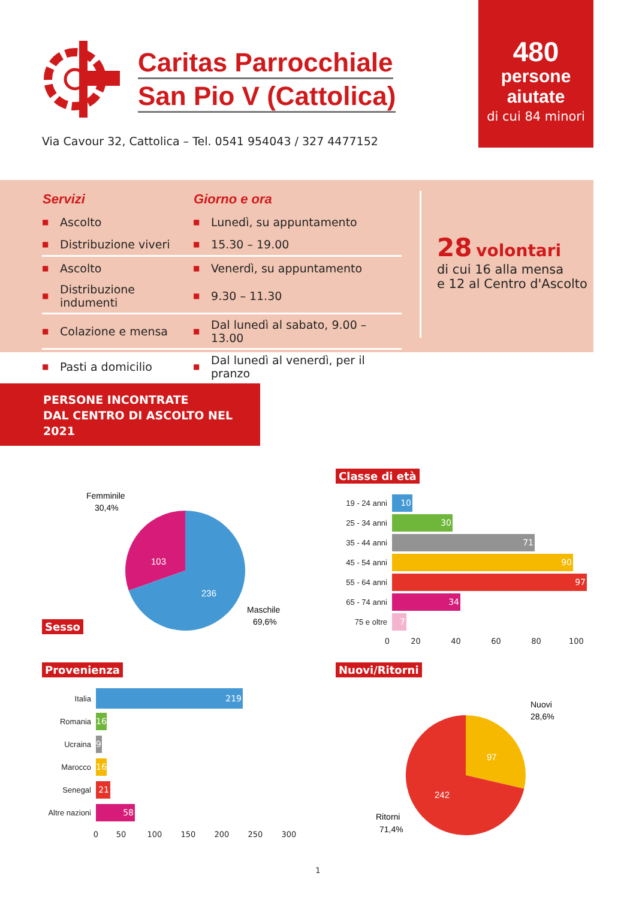Caritas Parrocchiale
San Pio V (Cattolica)
Via Cavour 32, Cattolica – Tel. 0541 954043 / 327 4477152
480
persone
aiutate
di cui 84 minori
| Servizi | | Giorno e ora | |
| --- | --- | --- | --- |
| ■ | Ascolto | ■ | Lunedì, su appuntamento |
| ■ | Distribuzione viveri | ■ | 15.30 – 19.00 |
| ■ | Ascolto | ■ | Venerdì, su appuntamento |
| ■ | Distribuzione indumenti | ■ | 9.30 – 11.30 |
| ■ | Colazione e mensa | ■ | Dal lunedì al sabato, 9.00 – 13.00 |
| ■ | Pasti a domicilio | ■ | Dal lunedì al venerdì, per il pranzo |
28 volontari
di cui 16 alla mensa
e 12 al Centro d'Ascolto
PERSONE INCONTRATE
DAL CENTRO DI ASCOLTO NEL 2021
Sesso
Femminile
30,4%
103
236
Maschile
69,6%
Classe di età
19 - 24 anni
10
25 - 34 anni
30
35 - 44 anni
71
45 - 54 anni
90
55 - 64 anni
97
65 - 74 anni
34
75 e oltre
7
0 20 40 60 80 100
Provenienza
Italia
219
Romania
16
Ucraina
9
Marocco
16
Senegal
21
Altre nazioni
58
0 50 100 150 200 250 300
Nuovi/Ritorni
Nuovi
28,6%
97
242
Ritorni
71,4%
1